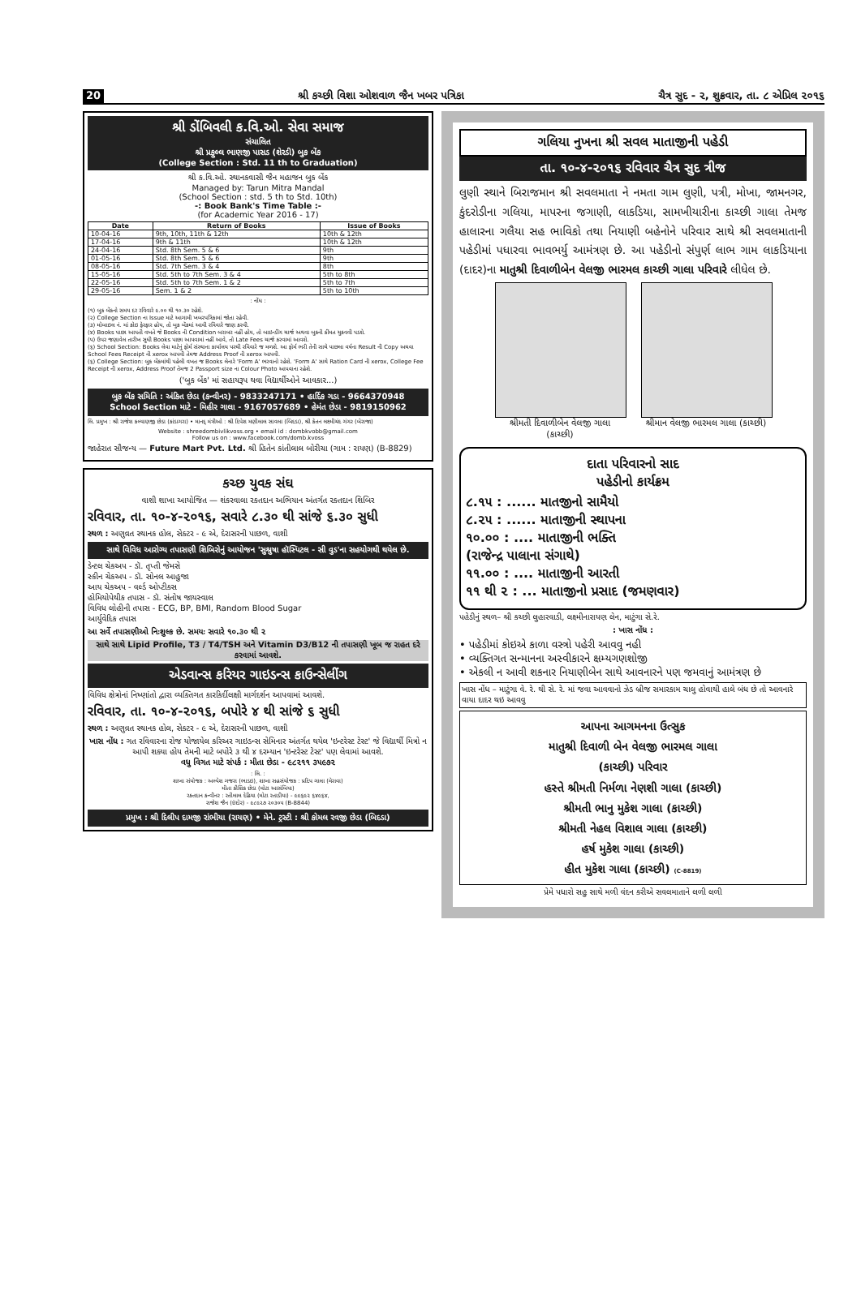20 શ્રી કચ્છી વિશા ઓશવાળ જૈન ખબર પત્રિકા ચૈત્ર સુદ - ૨, શુક્રવાર, તા. ૮ એપ્રિલ ૨૦૧૬
શ્રી ડોંબિવલી ક.વિ.ઓ. સેવા સમાજ
સંચાલિત
શ્રી પ્રફુલ્લ ભાણજી પાસડ (શેરડી) બુક બેંક
(College Section : Std. 11 th to Graduation)
શ્રી ક.વિ.ઓ. સ્થાનકવાસી જૈન મહાજન બુક બેંક
Managed by: Tarun Mitra Mandal
(School Section : std. 5 th to Std. 10th)
-: Book Bank's Time Table :-
(for Academic Year 2016 - 17)
| Date | Return of Books | Issue of Books |
| --- | --- | --- |
| 10-04-16 | 9th, 10th, 11th & 12th | 10th & 12th |
| 17-04-16 | 9th & 11th | 10th & 12th |
| 24-04-16 | Std. 8th Sem. 5 & 6 | 9th |
| 01-05-16 | Std. 8th Sem. 5 & 6 | 9th |
| 08-05-16 | Std. 7th Sem. 3 & 4 | 8th |
| 15-05-16 | Std. 5th to 7th Sem. 3 & 4 | 5th to 8th |
| 22-05-16 | Std. 5th to 7th Sem. 1 & 2 | 5th to 7th |
| 29-05-16 | Sem. 1 & 2 | 5th to 10th |
: નોંધ :
(૧) બુક બેંકનો સમય દર રવિવારે ૯.૦૦ થી ૧૦.૩૦ રહેશે.
(૨) College Section ના Issue માટે આગામી ખબરપત્રિકામાં જોતા રહેવી.
(૩) મોબાઇલ નં. માં કોઇ ફેરફાર હોય, તો બુક બેંકમાં આવી રવિવારે જાણ કરવી.
(૪) Books પાછા આપતી વખતે જે Books ની Condition બરાબર નહીં હોય, તો બાઇન્ડીંગ ચાર્જ અથવા બુકની કીંમત ચુકવવી પડશે.
(૫) ઉપર જણાવેલ તારીખ સુધી Books પાછા આપવામાં નહીં આવે, તો Late Fees ચાર્જ કરવામાં આવશે.
(૬) School Section: Books લેવા માટેનું ફોર્મ સંસ્થાના કાર્યાલય પરથી રવિવારે જ મળશે. આ ફોર્મ ભરી તેની સાથે પાછલા વર્ષના Result ની Copy અથવા School Fees Receipt ની xerox આપવી તેમજ Address Proof ની xerox આપવી.
(૬) College Section: બુક બેંકમાંથી પહેલી વખત જ Books લેનારે 'Form A' ભરવાનો રહેશે. 'Form A' સાથે Ration Card ની xerox, College Fee Receipt ની xerox, Address Proof તેમજ 2 Passport size ના Colour Photo આપવાના રહેશે.
('બુક બેંક' માં સહાયરૂપ થવા વિદ્યાર્થીઓને આવકાર...)
બુક બેંક સમિતિ : અંકિત છેડા (કન્વીનર) - 9833247171 • હાર્દિક ગડા - 9664370948
School Section માટે - મિહીર ગાલા - 9167057689 • હેમંત છેડા - 9819150962
લિ. પ્રમુખ : શ્રી રાજેશ કલ્યાણજી છેડા (કાંડાગરા) • માનદ્ મંત્રીઓ : શ્રી દિપેશ મણીલાલ સાવલા (બિદડા), શ્રી કેતન લક્ષ્મીચંદ ગંગર (બેરાજા)
Website : shreedombivlikvoss.org • email id : dombkvobb@gmail.com
Follow us on : www.facebook.com/domb.kvoss
જાહેરાત સૌજન્ય — Future Mart Pvt. Ltd. શ્રી હિતેન કાંતીલાલ બોરીચા (ગામ : રાયણ) (B-8829)
કચ્છ યુવક સંઘ
વાશી શાખા આયોજિત — શંકરવાલા રક્તદાન અભિયાન અંતર્ગત રક્તદાન શિબિર
રવિવાર, તા. ૧૦-૪-૨૦૧૬, સવારે ૮.૩૦ થી સાંજે ૬.૩૦ સુધી
સ્થળ : અણુવ્રત સ્થાનક હોલ, સેક્ટર - ૯ એ, દેરાસરની પાછળ, વાશી
સાથે વિવિધ આરોગ્ય તપાસણી શિબિરોનું આયોજન 'સુશ્રુષા હૉસ્પિટલ - સી વુડ'ના સહયોગથી થયેલ છે.
ડેન્ટલ ચેકઅપ - ડૉ. તૃપ્તી જેમસે
સ્કીન ચેકઅપ - ડૉ. સોનલ આહુજા
આય ચેકઅપ - વર્લ્ડ ઓપ્ટીક્સ
હોમિયોપેથીક તપાસ - ડૉ. સંતોષ જાયસ્વાલ
વિવિધ લોહીની તપાસ - ECG, BP, BMI, Random Blood Sugar
આર્યુવેદિક તપાસ
આ સર્વે તપાસણીઓ નિઃશુલ્ક છે. સમયઃ સવારે ૧૦.૩૦ થી ૨
સાથે સાથે Lipid Profile, T3 / T4/TSH અને Vitamin D3/B12 ની તપાસણી ખૂબ જ રાહત દરે કરવામાં આવશે.
એડવાન્સ કરિયર ગાઇડન્સ કાઉન્સેલીંગ
વિવિધ ક્ષેત્રોનાં નિષ્ણાંતો દ્વારા વ્યક્તિગત કારકિર્દીલક્ષી માર્ગદર્શન આપવામાં આવશે.
રવિવાર, તા. ૧૦-૪-૨૦૧૬, બપોરે ૪ થી સાંજે ૬ સુધી
સ્થળ : અણુવ્રત સ્થાનક હોલ, સેક્ટર - ૯ એ, દેરાસરની પાછળ, વાશી
ખાસ નોંધ : ગત રવિવારના રોજ યોજાયેલ કરિઅર ગાઇડન્સ સેમિનાર અંતર્ગત થયેલ 'ઇન્ટરેસ્ટ ટેસ્ટ' જે વિદ્યાર્થી મિત્રો ન આપી શક્યા હોય તેમની માટે બપોરે ૩ થી ૪ દરમ્યાન 'ઇન્ટરેસ્ટ ટેસ્ટ' પણ લેવામાં આવશે.
વધુ વિગત માટે સંપર્ક : મીતા છેડા - ૯૮૨૧૧ ૩૫૯૭૨
: લિ. :
શાખા સંયોજક : અલ્પેશ ગજરા (ભાડઇ), શાખા સહસંયોજક : પ્રદિપ ગાલા (મેરાવા)
મીતા કૌશિક છેડા (મોટા આસંબિયા)
રક્તદાન કન્વીનર : રતીલાલ દેઢિયા (મોટા રતાડીયા) - ૯૯૬૯૨ ૬૪૯૬૪,
રાજેશ જૈન (ઇંદોર) - ૯૮૯૨૭ ૨૦૩૦૫ (B-8844)
પ્રમુખ : શ્રી દિલીપ દામજી રાંભીયા (રાયણ) • મેને. ટ્રસ્ટી : શ્રી કોમલ રવજી છેડા (બિદડા)
ગલિયા નુખના શ્રી સવલ માતાજીની પહેડી
તા. ૧૦-૪-૨૦૧૬ રવિવાર ચૈત્ર સુદ ત્રીજ
લુણી સ્થાને બિરાજમાન શ્રી સવલમાતા ને નમતા ગામ લુણી, પત્રી, મોખા, જામનગર, કુંદરોડીના ગલિયા, માપરના જગાણી, લાકડિયા, સામખીયારીના કાચ્છી ગાલા તેમજ હાલારના ગલૈયા સહ ભાવિકો તથા નિયાણી બહેનોને પરિવાર સાથે શ્રી સવલમાતાની પહેડીમાં પધારવા ભાવભર્યુ આમંત્રણ છે. આ પહેડીનો સંપુર્ણ લાભ ગામ લાકડિયાના (દાદર)ના માતુશ્રી દિવાળીબેન વેલજી ભારમલ કાચ્છી ગાલા પરિવારે લીધેલ છે.
શ્રીમતી દિવાળીબેન વેલજી ગાલા (કાચ્છી)
શ્રીમાન વેલજી ભારમલ ગાલા (કાચ્છી)
દાતા પરિવારનો સાદ
પહેડીનો કાર્યક્રમ
૮.૧૫ : ...... માતજીનો સામૈયો
૮.૨૫ : ...... માતાજીની સ્થાપના
૧૦.૦૦ : .... માતાજીની ભક્તિ
(રાજેન્દ્ર પાલાના સંગાથે)
૧૧.૦૦ : .... માતાજીની આરતી
૧૧ થી ૨ : ... માતાજીનો પ્રસાદ (જમણવાર)
પહેડીનું સ્થળ– શ્રી કચ્છી લુહારવાડી, લક્ષ્મીનારાયણ લેન, માટુંગા સે.રે.
: ખાસ નોંધ :
• પહેડીમાં કોઇએ કાળા વસ્ત્રો પહેરી આવવુ નહી
• વ્યક્તિગત સન્માનના અસ્વીકારને ક્ષમ્યગણશોજી
• એકલી ન આવી શકનાર નિયાણીબેન સાથે આવનારને પણ જમવાનું આમંત્રણ છે
ખાસ નોંધ – માટુંગા વે. રે. થી સે. રે. માં જવા આવવાનો ઝેડ બ્રીજ સમારકામ ચાલુ હોવાથી હાલે બંધ છે તો આવનારે વાયા દાદર થઇ આવવુ
આપના આગમનના ઉત્સુક
માતુશ્રી દિવાળી બેન વેલજી ભારમલ ગાલા
(કાચ્છી) પરિવાર
હસ્તે શ્રીમતી નિર્મળા નેણશી ગાલા (કાચ્છી)
શ્રીમતી ભાનુ મુકેશ ગાલા (કાચ્છી)
શ્રીમતી નેહલ વિશાલ ગાલા (કાચ્છી)
હર્ષ મુકેશ ગાલા (કાચ્છી)
હીત મુકેશ ગાલા (કાચ્છી) (C-8819)
પ્રેમે પધારો સહુ સાથે મળી વંદન કરીએ સવલમાતાને લળી લળી